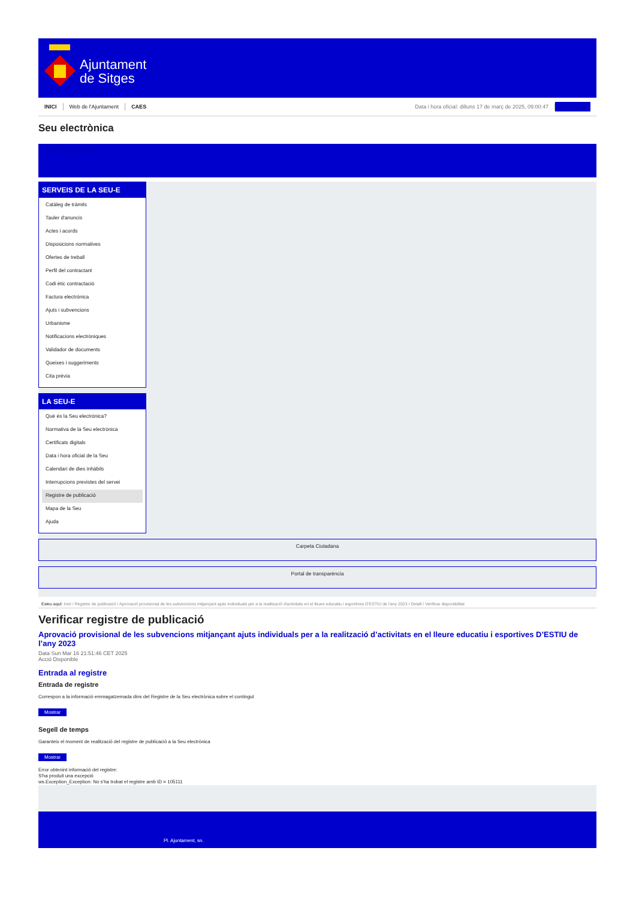Ajuntament
de Sitges
INICI Web de l'Ajuntament CAES Data i hora oficial: dilluns 17 de març de 2025, 09:00:47 Directorios
Seu electrònica
Obtenir còpia autèntica
SERVEIS DE LA SEU-E
Catàleg de tràmits
Tauler d'anuncis
Actes i acords
Disposicions normatives
Ofertes de treball
Perfil del contractant
Codi ètic contractació
Factura electrònica
Ajuts i subvencions
Urbanisme
Notificacions electròniques
Validador de documents
Queixes i suggeriments
Cita prèvia
LA SEU-E
Què és la Seu electrònica?
Normativa de la Seu electrònica
Certificats digitals
Data i hora oficial de la Seu
Calendari de dies inhàbils
Interrupcions previstes del servei
Registre de publicació
Mapa de la Seu
Ajuda
Carpeta Ciutadana
Portal de transparència
Esteu aquí: Inici / Registre de publicació / Aprovació provisional de les subvencions mitjançant ajuts individuals per a la realització d'activitats en el lleure educatiu i esportives D'ESTIU de l'any 2023 / Detall / Verificar disponibilitat
Verificar registre de publicació
Aprovació provisional de les subvencions mitjançant ajuts individuals per a la realització d’activitats en el lleure educatiu i esportives D’ESTIU de l’any 2023
Data Sun Mar 16 21:51:46 CET 2025
Acció Disponible
Entrada al registre
Entrada de registre
Correspon a la informació emmagatzemada dins del Registre de la Seu electrònica sobre el contingut
Mostrar
Segell de temps
Garanteix el moment de realització del registre de publicació a la Seu electrònica
Mostrar
Error obtenint informació del registre:
S'ha produit una excepció
ws.Exception_Exception: No s'ha trobat el registre amb ID = 105111
Pl. Ajuntament, sn.